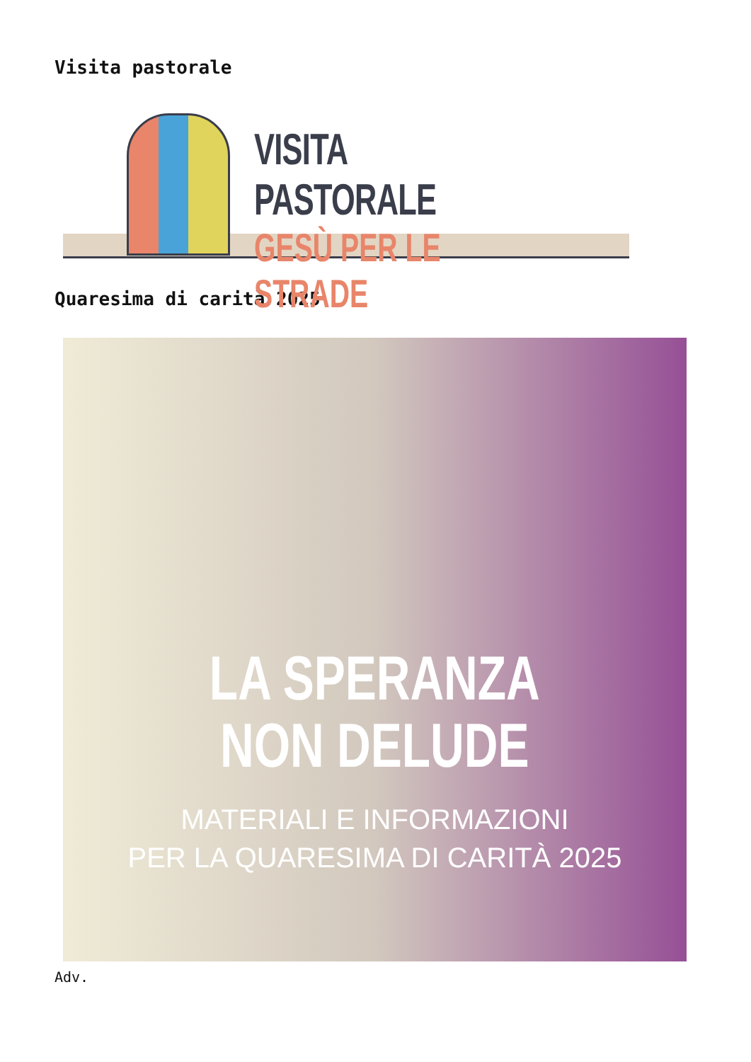Visita pastorale
VISITA PASTORALE
GESÙ PER LE STRADE
Quaresima di carità 2025
LA SPERANZA
NON DELUDE
MATERIALI E INFORMAZIONI
PER LA QUARESIMA DI CARITÀ 2025
Adv.